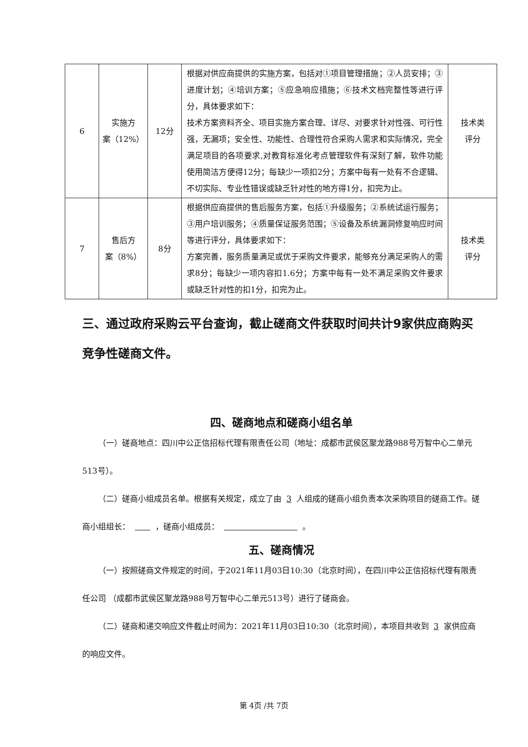| 6 | 实施方 案（12%） | 12分 | 根据对供应商提供的实施方案，包括对①项目管理措施；②人员安排；③进度计划；④培训方案；⑤应急响应措施；⑥技术文档完整性等进行评分，具体要求如下： 技术方案资料齐全、项目实施方案合理、详尽、对要求针对性强、可行性强，无漏项；安全性、功能性、合理性符合采购人需求和实际情况，完全满足项目的各项要求,对教育标准化考点管理软件有深刻了解，软件功能使用简洁方便得12分；每缺少一项扣2分；方案中每有一处有不合逻辑、不切实际、专业性错误或缺乏针对性的地方得1分，扣完为止。 | 技术类 评分 |
| 7 | 售后方 案（8%） | 8分 | 根据供应商提供的售后服务方案，包括①升级服务；②系统试运行服务；③用户培训服务；④质量保证服务范围；⑤设备及系统漏洞修复响应时间等进行评分，具体要求如下： 方案完善，服务质量满足或优于采购文件要求，能够充分满足采购人的需求8分；每缺少一项内容扣1.6分；方案中每有一处不满足采购文件要求或缺乏针对性的扣1分，扣完为止。 | 技术类 评分 |
三、通过政府采购云平台查询，截止磋商文件获取时间共计9家供应商购买竞争性磋商文件。
四、磋商地点和磋商小组名单
（一）磋商地点：四川中公正信招标代理有限责任公司（地址：成都市武侯区聚龙路988号万智中心二单元513号）。
（二）磋商小组成员名单。根据有关规定，成立了由 3 人组成的磋商小组负责本次采购项目的磋商工作。磋商小组组长： ，磋商小组成员： 。
五、磋商情况
（一）按照磋商文件规定的时间，于2021年11月03日10:30（北京时间），在四川中公正信招标代理有限责任公司 （成都市武侯区聚龙路988号万智中心二单元513号）进行了磋商会。
（二）磋商和递交响应文件截止时间为：2021年11月03日10:30（北京时间），本项目共收到 3 家供应商的响应文件。
第 4页 /共 7页